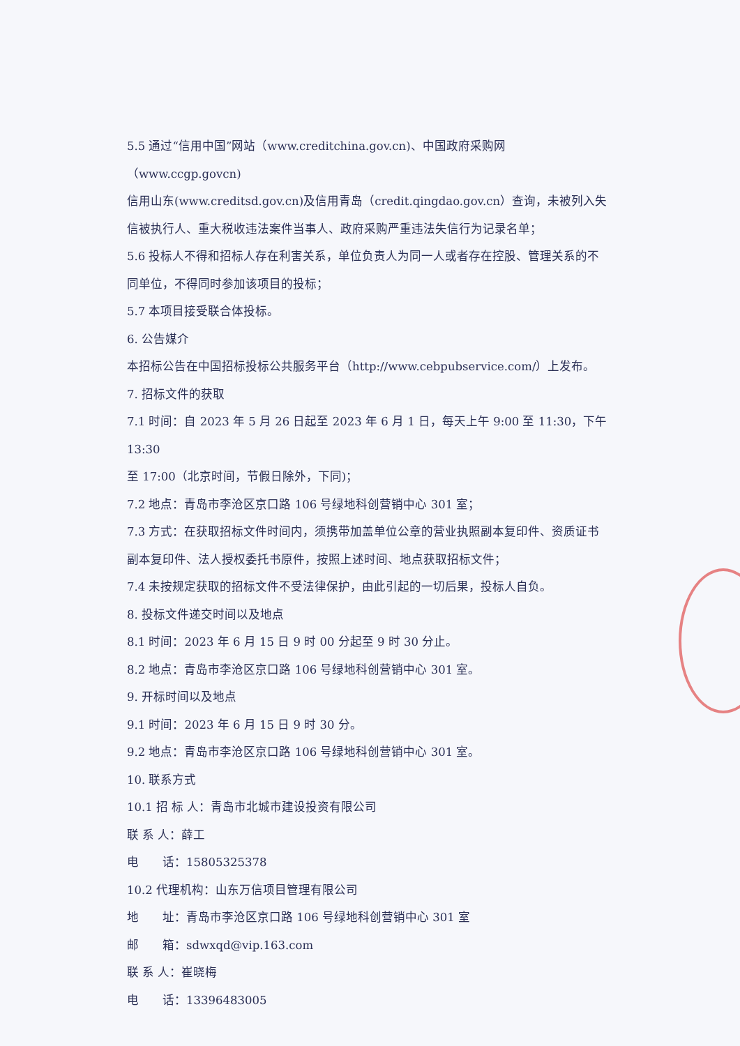5.5 通过“信用中国”网站（www.creditchina.gov.cn)、中国政府采购网（www.ccgp.govcn)
信用山东(www.creditsd.gov.cn)及信用青岛（credit.qingdao.gov.cn）查询，未被列入失
信被执行人、重大税收违法案件当事人、政府采购严重违法失信行为记录名单；
5.6 投标人不得和招标人存在利害关系，单位负责人为同一人或者存在控股、管理关系的不
同单位，不得同时参加该项目的投标；
5.7 本项目接受联合体投标。
6. 公告媒介
本招标公告在中国招标投标公共服务平台（http://www.cebpubservice.com/）上发布。
7. 招标文件的获取
7.1 时间：自 2023 年 5 月 26 日起至 2023 年 6 月 1 日，每天上午 9:00 至 11:30，下午 13:30
至 17:00（北京时间，节假日除外，下同)；
7.2 地点：青岛市李沧区京口路 106 号绿地科创营销中心 301 室；
7.3 方式：在获取招标文件时间内，须携带加盖单位公章的营业执照副本复印件、资质证书
副本复印件、法人授权委托书原件，按照上述时间、地点获取招标文件；
7.4 未按规定获取的招标文件不受法律保护，由此引起的一切后果，投标人自负。
8. 投标文件递交时间以及地点
8.1 时间：2023 年 6 月 15 日 9 时 00 分起至 9 时 30 分止。
8.2 地点：青岛市李沧区京口路 106 号绿地科创营销中心 301 室。
9. 开标时间以及地点
9.1 时间：2023 年 6 月 15 日 9 时 30 分。
9.2 地点：青岛市李沧区京口路 106 号绿地科创营销中心 301 室。
10. 联系方式
10.1 招 标 人：青岛市北城市建设投资有限公司
联 系 人：薛工
电　　话：15805325378
10.2 代理机构：山东万信项目管理有限公司
地　　址：青岛市李沧区京口路 106 号绿地科创营销中心 301 室
邮　　箱：sdwxqd@vip.163.com
联 系 人：崔晓梅
电　　话：13396483005